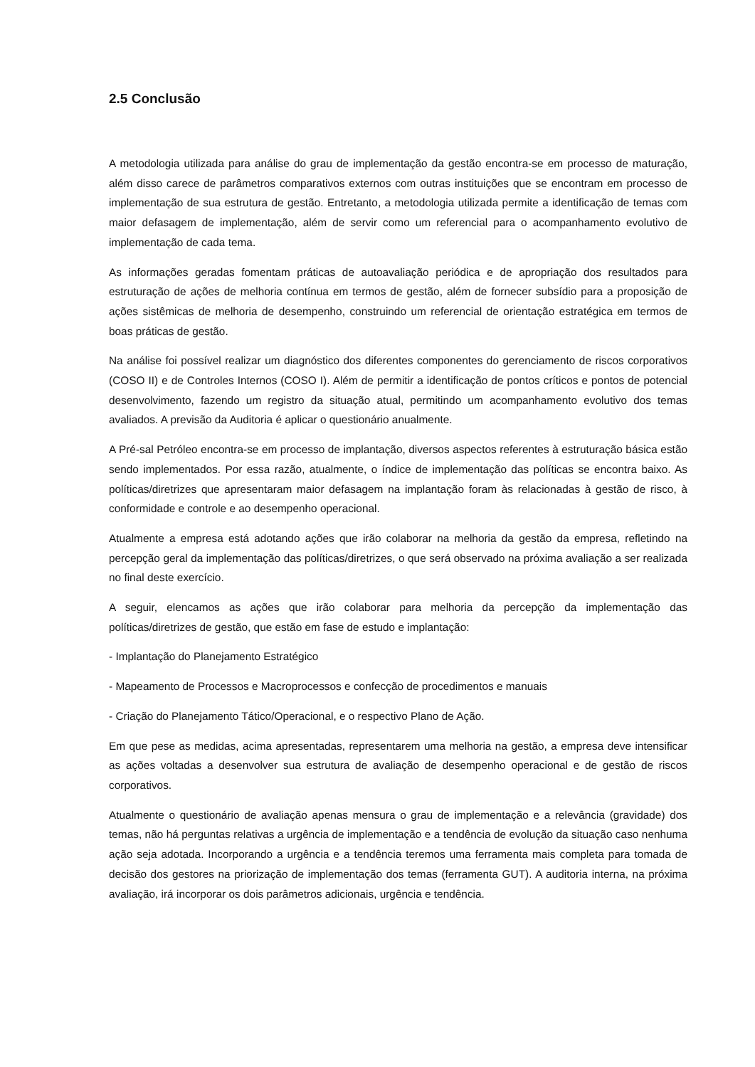2.5 Conclusão
A metodologia utilizada para análise do grau de implementação da gestão encontra-se em processo de maturação, além disso carece de parâmetros comparativos externos com outras instituições que se encontram em processo de implementação de sua estrutura de gestão. Entretanto, a metodologia utilizada permite a identificação de temas com maior defasagem de implementação, além de servir como um referencial para o acompanhamento evolutivo de implementação de cada tema.
As informações geradas fomentam práticas de autoavaliação periódica e de apropriação dos resultados para estruturação de ações de melhoria contínua em termos de gestão, além de fornecer subsídio para a proposição de ações sistêmicas de melhoria de desempenho, construindo um referencial de orientação estratégica em termos de boas práticas de gestão.
Na análise foi possível realizar um diagnóstico dos diferentes componentes do gerenciamento de riscos corporativos (COSO II) e de Controles Internos (COSO I). Além de permitir a identificação de pontos críticos e pontos de potencial desenvolvimento, fazendo um registro da situação atual, permitindo um acompanhamento evolutivo dos temas avaliados. A previsão da Auditoria é aplicar o questionário anualmente.
A Pré-sal Petróleo encontra-se em processo de implantação, diversos aspectos referentes à estruturação básica estão sendo implementados. Por essa razão, atualmente, o índice de implementação das políticas se encontra baixo. As políticas/diretrizes que apresentaram maior defasagem na implantação foram às relacionadas à gestão de risco, à conformidade e controle e ao desempenho operacional.
Atualmente a empresa está adotando ações que irão colaborar na melhoria da gestão da empresa, refletindo na percepção geral da implementação das políticas/diretrizes, o que será observado na próxima avaliação a ser realizada no final deste exercício.
A seguir, elencamos as ações que irão colaborar para melhoria da percepção da implementação das políticas/diretrizes de gestão, que estão em fase de estudo e implantação:
- Implantação do Planejamento Estratégico
- Mapeamento de Processos e Macroprocessos e confecção de procedimentos e manuais
- Criação do Planejamento Tático/Operacional, e o respectivo Plano de Ação.
Em que pese as medidas, acima apresentadas, representarem uma melhoria na gestão, a empresa deve intensificar as ações voltadas a desenvolver sua estrutura de avaliação de desempenho operacional e de gestão de riscos corporativos.
Atualmente o questionário de avaliação apenas mensura o grau de implementação e a relevância (gravidade) dos temas, não há perguntas relativas a urgência de implementação e a tendência de evolução da situação caso nenhuma ação seja adotada. Incorporando a urgência e a tendência teremos uma ferramenta mais completa para tomada de decisão dos gestores na priorização de implementação dos temas (ferramenta GUT). A auditoria interna, na próxima avaliação, irá incorporar os dois parâmetros adicionais, urgência e tendência.